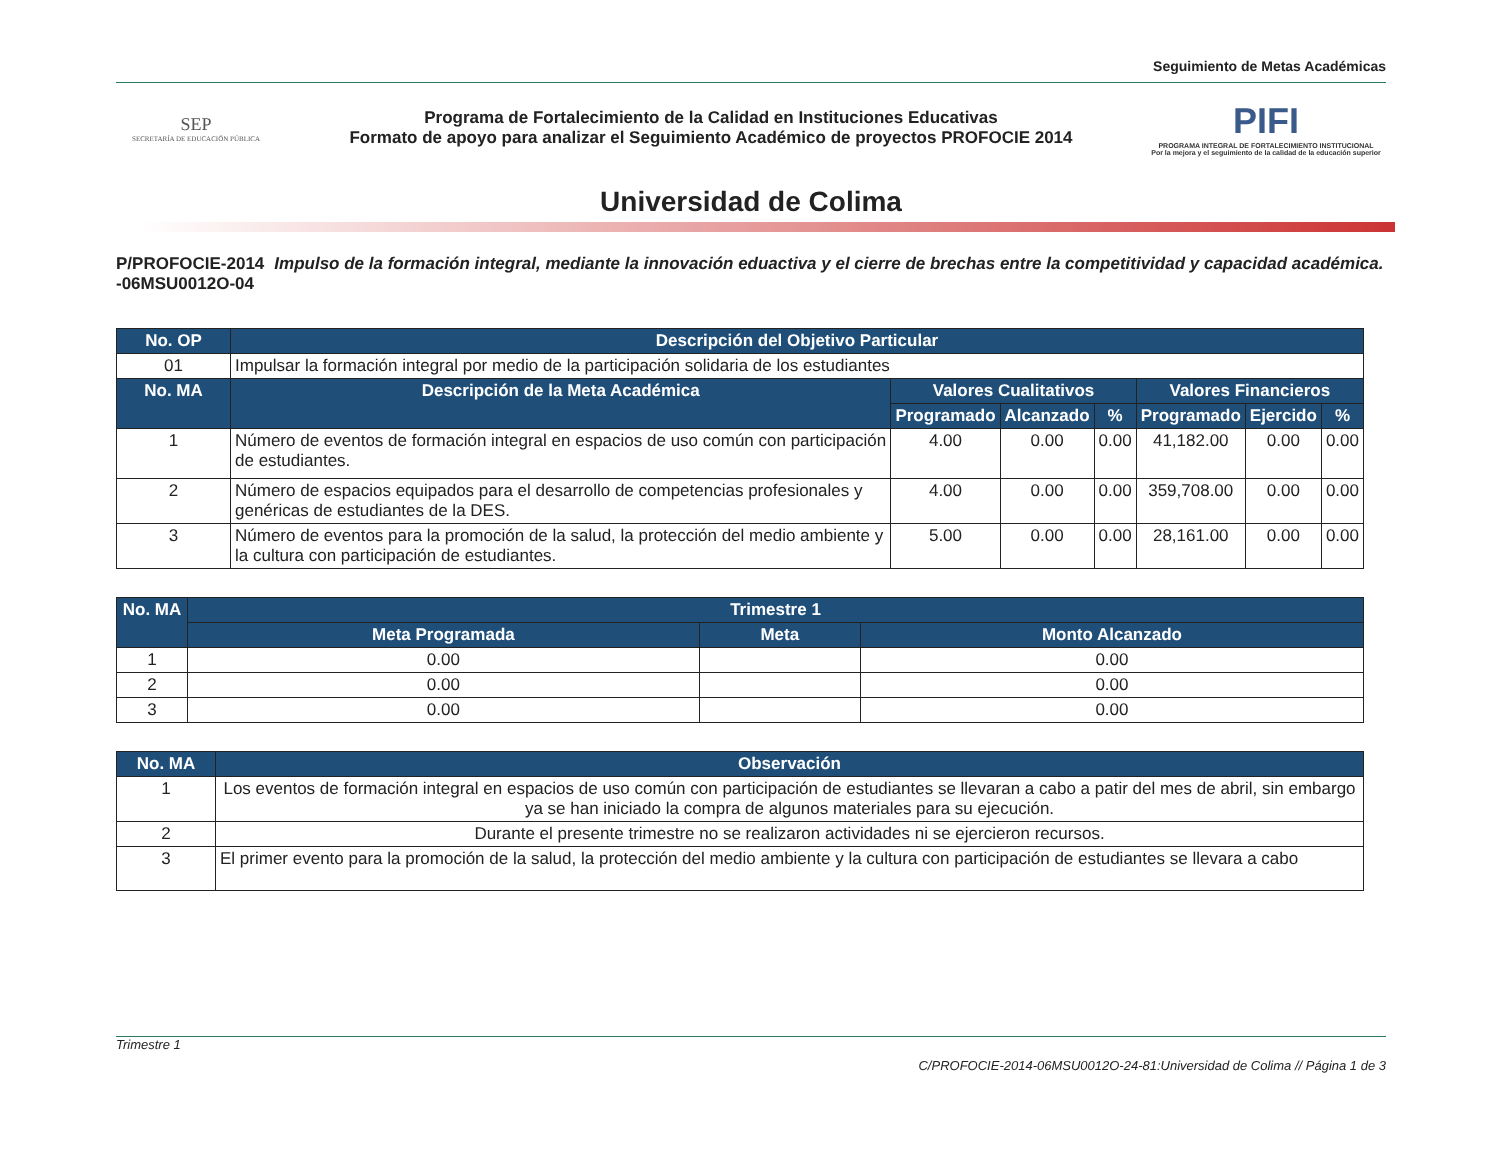Seguimiento de Metas Académicas
SEP
SECRETARÍA DE EDUCACIÓN PÚBLICA
Programa de Fortalecimiento de la Calidad en Instituciones Educativas
Formato de apoyo para analizar el Seguimiento Académico de proyectos PROFOCIE 2014
PIFI
PROGRAMA INTEGRAL DE FORTALECIMIENTO INSTITUCIONAL
Por la mejora y el seguimiento de la calidad de la educación superior
Universidad de Colima
P/PROFOCIE-2014
-06MSU0012O-04
Impulso de la formación integral, mediante la innovación eduactiva y el cierre de brechas entre la competitividad y capacidad académica.
| No. OP | Descripción del Objetivo Particular | | | | | | |
| --- | --- | --- | --- | --- | --- | --- | --- |
| 01 | Impulsar la formación integral por medio de la participación solidaria de los estudiantes | | | | | | |
| No. MA | Descripción de la Meta Académica | Valores Cualitativos | | | Valores Financieros | | |
| | | Programado | Alcanzado | % | Programado | Ejercido | % |
| 1 | Número de eventos de formación integral en espacios de uso común con participación de estudiantes. | 4.00 | 0.00 | 0.00 | 41,182.00 | 0.00 | 0.00 |
| 2 | Número de espacios equipados para el desarrollo de competencias profesionales y genéricas de estudiantes de la DES. | 4.00 | 0.00 | 0.00 | 359,708.00 | 0.00 | 0.00 |
| 3 | Número de eventos para la promoción de la salud, la protección del medio ambiente y la cultura con participación de estudiantes. | 5.00 | 0.00 | 0.00 | 28,161.00 | 0.00 | 0.00 |
| No. MA | Trimestre 1 | | |
| --- | --- | --- | --- |
| | Meta Programada | Meta | Monto Alcanzado |
| 1 | 0.00 | | 0.00 |
| 2 | 0.00 | | 0.00 |
| 3 | 0.00 | | 0.00 |
| No. MA | Observación |
| --- | --- |
| 1 | Los eventos de formación integral en espacios de uso común con participación de estudiantes se llevaran a cabo a patir del mes de abril, sin embargo ya se han iniciado la compra de algunos materiales para su ejecución. |
| 2 | Durante el presente trimestre no se realizaron actividades ni se ejercieron recursos. |
| 3 | El primer evento para la promoción de la salud, la protección del medio ambiente y la cultura con participación de estudiantes se llevara a cabo |
Trimestre 1
C/PROFOCIE-2014-06MSU0012O-24-81:Universidad de Colima // Página 1 de 3